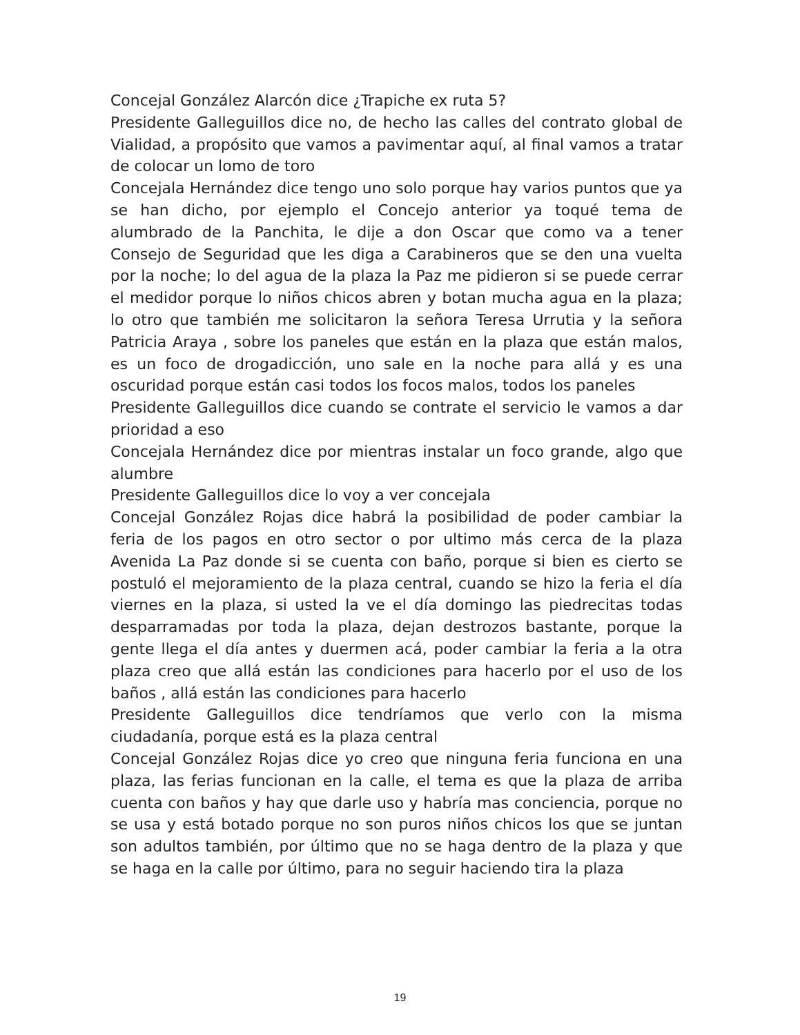Concejal González Alarcón dice ¿Trapiche ex ruta 5?
Presidente Galleguillos dice no, de hecho las calles del contrato global de Vialidad, a propósito que vamos a pavimentar aquí, al final vamos a tratar de colocar un lomo de toro
Concejala Hernández dice tengo uno solo porque hay varios puntos que ya se han dicho, por ejemplo el Concejo anterior ya toqué tema de alumbrado de la Panchita, le dije a don Oscar que como va a tener Consejo de Seguridad que les diga a Carabineros que se den una vuelta por la noche; lo del agua de la plaza la Paz me pidieron si se puede cerrar el medidor porque lo niños chicos abren y botan mucha agua en la plaza; lo otro que también me solicitaron la señora Teresa Urrutia y la señora Patricia Araya , sobre los paneles que están en la plaza que están malos, es un foco de drogadicción, uno sale en la noche para allá y es una oscuridad porque están casi todos los focos malos, todos los paneles
Presidente Galleguillos dice cuando se contrate el servicio le vamos a dar prioridad a eso
Concejala Hernández dice por mientras instalar un foco grande, algo que alumbre
Presidente Galleguillos dice lo voy a ver concejala
Concejal González Rojas dice habrá la posibilidad de poder cambiar la feria de los pagos en otro sector o por ultimo más cerca de la plaza Avenida La Paz donde si se cuenta con baño, porque si bien es cierto se postuló el mejoramiento de la plaza central, cuando se hizo la feria el día viernes en la plaza, si usted la ve el día domingo las piedrecitas todas desparramadas por toda la plaza, dejan destrozos bastante, porque la gente llega el día antes y duermen acá, poder cambiar la feria a la otra plaza creo que allá están las condiciones para hacerlo por el uso de los baños , allá están las condiciones para hacerlo
Presidente Galleguillos dice tendríamos que verlo con la misma ciudadanía, porque está es la plaza central
Concejal González Rojas dice yo creo que ninguna feria funciona en una plaza, las ferias funcionan en la calle, el tema es que la plaza de arriba cuenta con baños y hay que darle uso y habría mas conciencia, porque no se usa y está botado porque no son puros niños chicos los que se juntan son adultos también, por último que no se haga dentro de la plaza y que se haga en la calle por último, para no seguir haciendo tira la plaza
19